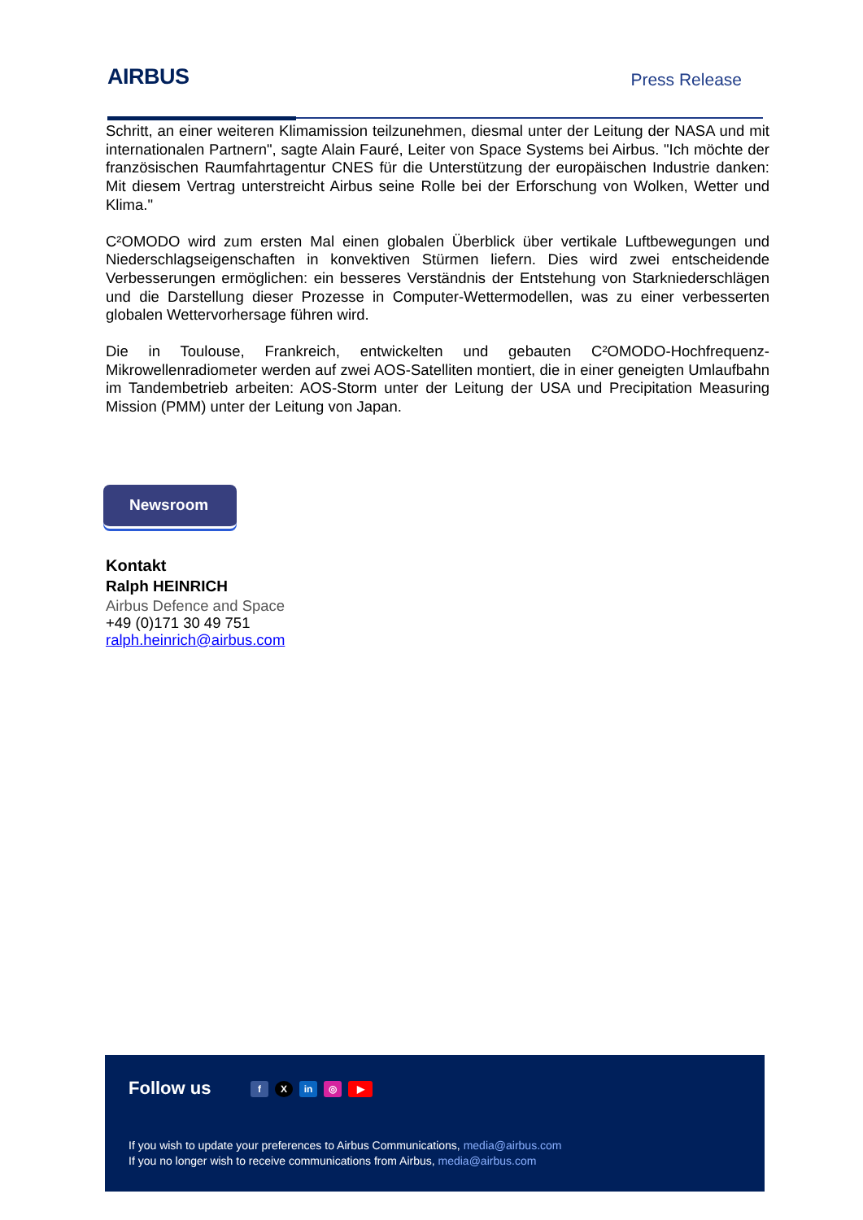AIRBUS
Press Release
Schritt, an einer weiteren Klimamission teilzunehmen, diesmal unter der Leitung der NASA und mit internationalen Partnern", sagte Alain Fauré, Leiter von Space Systems bei Airbus. "Ich möchte der französischen Raumfahrtagentur CNES für die Unterstützung der europäischen Industrie danken: Mit diesem Vertrag unterstreicht Airbus seine Rolle bei der Erforschung von Wolken, Wetter und Klima."
C²OMODO wird zum ersten Mal einen globalen Überblick über vertikale Luftbewegungen und Niederschlagseigenschaften in konvektiven Stürmen liefern. Dies wird zwei entscheidende Verbesserungen ermöglichen: ein besseres Verständnis der Entstehung von Starkniederschlägen und die Darstellung dieser Prozesse in Computer-Wettermodellen, was zu einer verbesserten globalen Wettervorhersage führen wird.
Die in Toulouse, Frankreich, entwickelten und gebauten C²OMODO-Hochfrequenz-Mikrowellenradiometer werden auf zwei AOS-Satelliten montiert, die in einer geneigten Umlaufbahn im Tandembetrieb arbeiten: AOS-Storm unter der Leitung der USA und Precipitation Measuring Mission (PMM) unter der Leitung von Japan.
Newsroom
Kontakt
Ralph HEINRICH
Airbus Defence and Space
+49 (0)171 30 49 751
ralph.heinrich@airbus.com
Follow us f X in ◎ ▶
If you wish to update your preferences to Airbus Communications, media@airbus.com
If you no longer wish to receive communications from Airbus, media@airbus.com